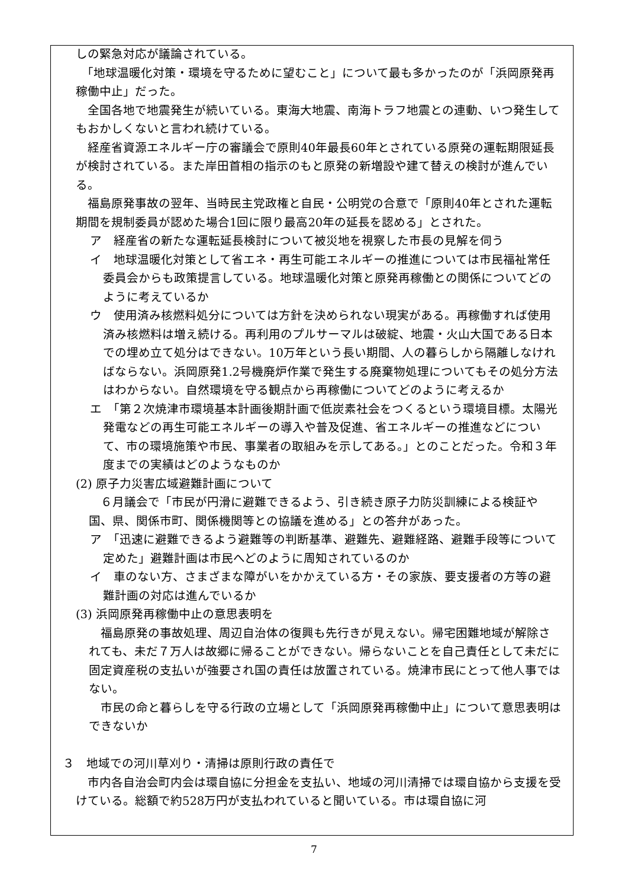しの緊急対応が議論されている。
　「地球温暖化対策・環境を守るために望むこと」について最も多かったのが「浜岡原発再稼働中止」だった。
　全国各地で地震発生が続いている。東海大地震、南海トラフ地震との連動、いつ発生してもおかしくないと言われ続けている。
　経産省資源エネルギー庁の審議会で原則40年最長60年とされている原発の運転期限延長が検討されている。また岸田首相の指示のもと原発の新増設や建て替えの検討が進んでいる。
　福島原発事故の翌年、当時民主党政権と自民・公明党の合意で「原則40年とされた運転期間を規制委員が認めた場合1回に限り最高20年の延長を認める」とされた。
ア　経産省の新たな運転延長検討について被災地を視察した市長の見解を伺う
イ　地球温暖化対策として省エネ・再生可能エネルギーの推進については市民福祉常任委員会からも政策提言している。地球温暖化対策と原発再稼働との関係についてどのように考えているか
ウ　使用済み核燃料処分については方針を決められない現実がある。再稼働すれば使用済み核燃料は増え続ける。再利用のプルサーマルは破綻、地震・火山大国である日本での埋め立て処分はできない。10万年という長い期間、人の暮らしから隔離しなければならない。浜岡原発1.2号機廃炉作業で発生する廃棄物処理についてもその処分方法はわからない。自然環境を守る観点から再稼働についてどのように考えるか
エ　「第２次焼津市環境基本計画後期計画で低炭素社会をつくるという環境目標。太陽光発電などの再生可能エネルギーの導入や普及促進、省エネルギーの推進などについて、市の環境施策や市民、事業者の取組みを示してある。」とのことだった。令和３年度までの実績はどのようなものか
(2) 原子力災害広域避難計画について
６月議会で「市民が円滑に避難できるよう、引き続き原子力防災訓練による検証や国、県、関係市町、関係機関等との協議を進める」との答弁があった。
ア　「迅速に避難できるよう避難等の判断基準、避難先、避難経路、避難手段等について定めた」避難計画は市民へどのように周知されているのか
イ　車のない方、さまざまな障がいをかかえている方・その家族、要支援者の方等の避難計画の対応は進んでいるか
(3) 浜岡原発再稼働中止の意思表明を
福島原発の事故処理、周辺自治体の復興も先行きが見えない。帰宅困難地域が解除されても、未だ７万人は故郷に帰ることができない。帰らないことを自己責任として未だに固定資産税の支払いが強要され国の責任は放置されている。焼津市民にとって他人事ではない。
市民の命と暮らしを守る行政の立場として「浜岡原発再稼働中止」について意思表明はできないか
３　地域での河川草刈り・清掃は原則行政の責任で
　市内各自治会町内会は環自協に分担金を支払い、地域の河川清掃では環自協から支援を受けている。総額で約528万円が支払われていると聞いている。市は環自協に河
7